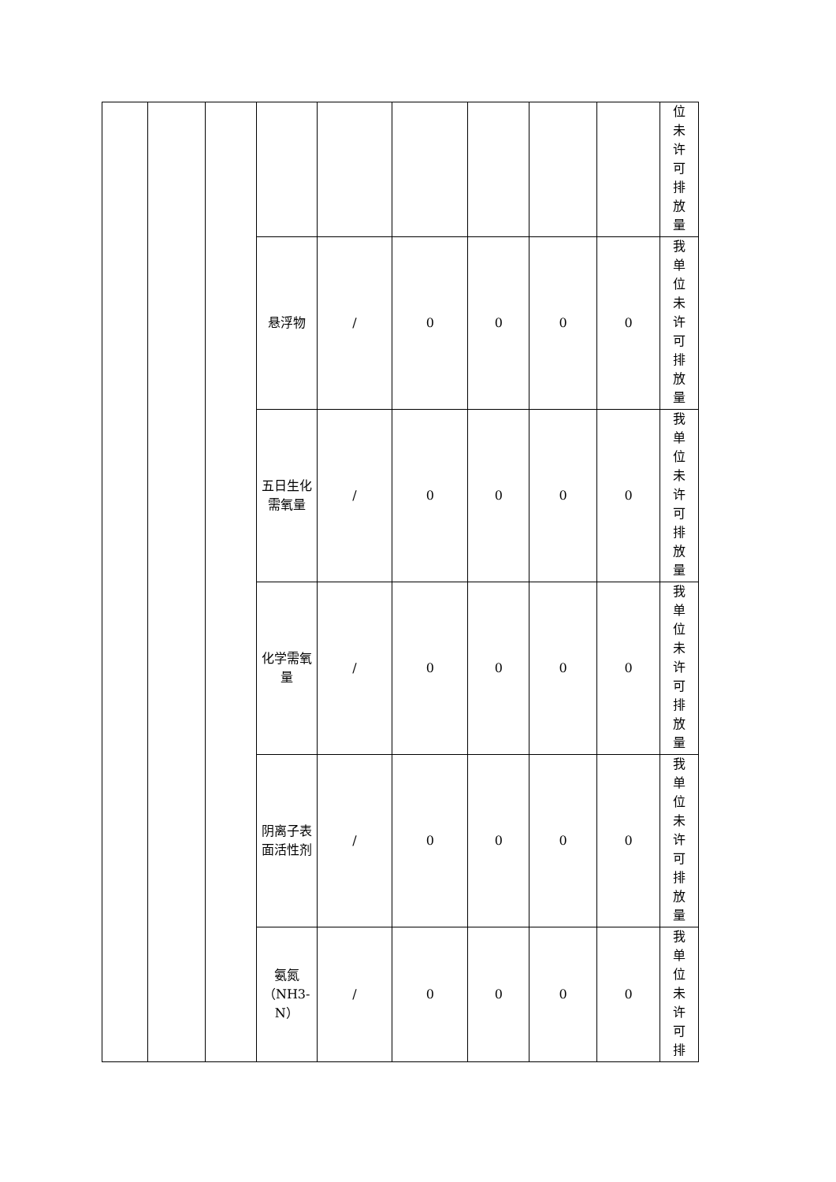| | | | | | | | | | 位 未 许 可 排 放 量 |
| | | | 悬浮物 | / | 0 | 0 | 0 | 0 | 我 单 位 未 许 可 排 放 量 |
| | | | 五日生化需氧量 | / | 0 | 0 | 0 | 0 | 我 单 位 未 许 可 排 放 量 |
| | | | 化学需氧量 | / | 0 | 0 | 0 | 0 | 我 单 位 未 许 可 排 放 量 |
| | | | 阴离子表面活性剂 | / | 0 | 0 | 0 | 0 | 我 单 位 未 许 可 排 放 量 |
| | | | 氨氮（NH3-N） | / | 0 | 0 | 0 | 0 | 我 单 位 未 许 可 排 |